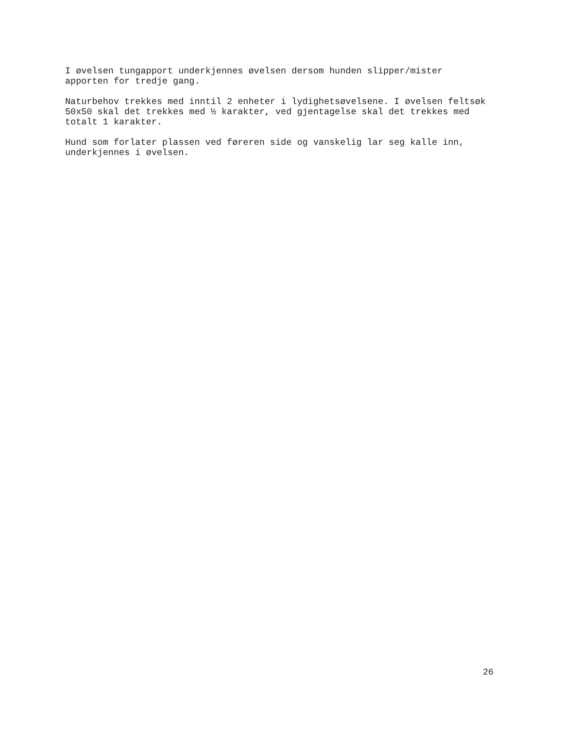I øvelsen tungapport underkjennes øvelsen dersom hunden slipper/mister apporten for tredje gang.
Naturbehov trekkes med inntil 2 enheter i lydighetsøvelsene. I øvelsen feltsøk 50x50 skal det trekkes med ½ karakter, ved gjentagelse skal det trekkes med totalt 1 karakter.
Hund som forlater plassen ved føreren side og vanskelig lar seg kalle inn, underkjennes i øvelsen.
26